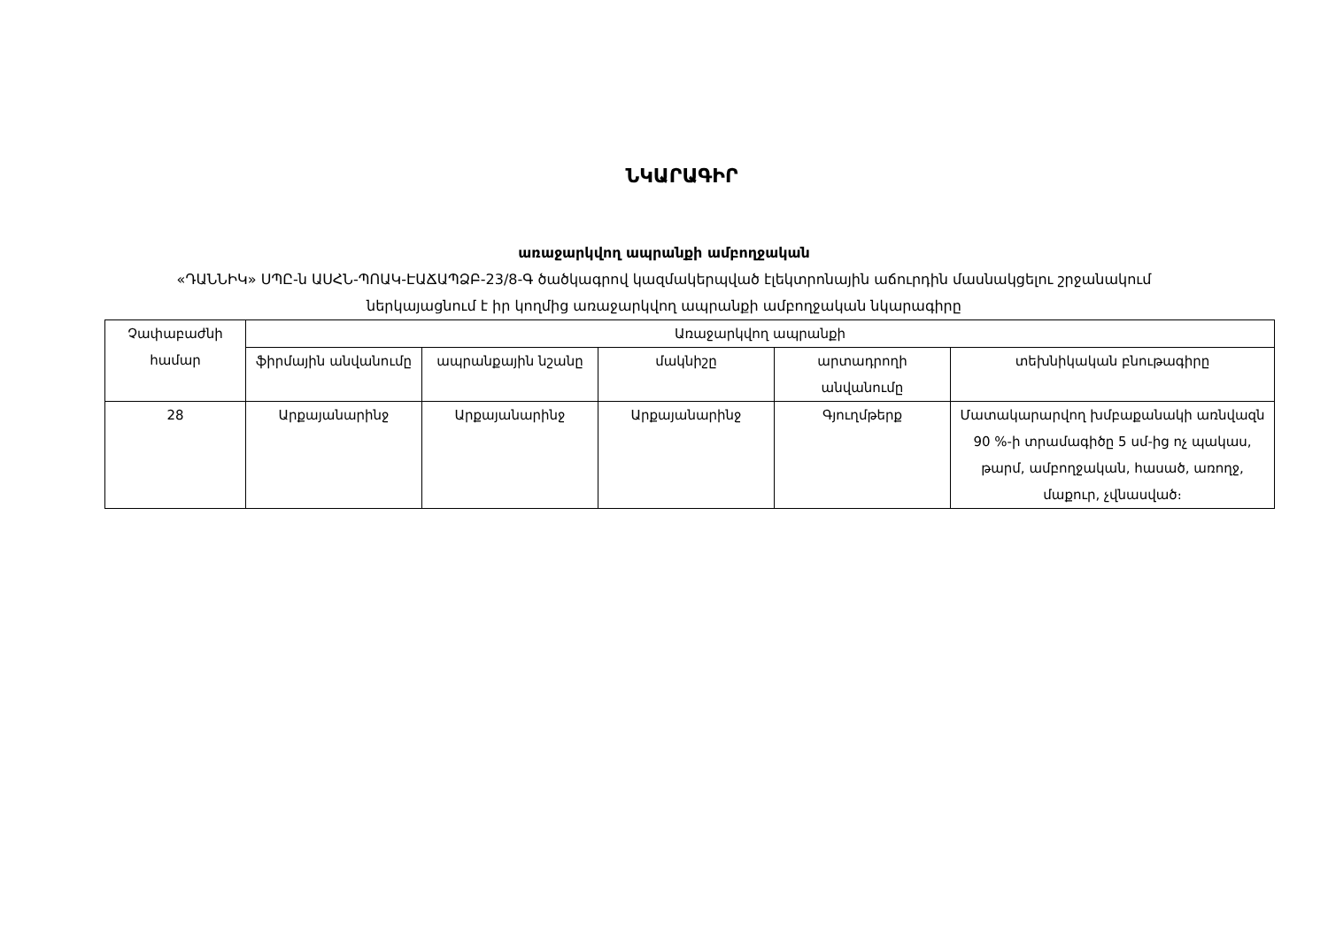ՆԿԱՐԱԳԻՐ
առաջարկվող ապրանքի ամբողջական
«ԴԱՆՆԻԿ» ՍՊԸ-ն ԱՍՀՆ-ՊՈԱԿ-ԷԱՃԱՊՁԲ-23/8-Գ ծածկագրով կազմակերպված էլեկտրոնային աճուրդին մասնակցելու շրջանակում
ներկայացնում է իր կողմից առաջարկվող ապրանքի ամբողջական նկարագիրը
| Չափաբաժնի համար | Առաջարկվող ապրանքի | | | | |
| --- | --- | --- | --- | --- | --- |
| | ֆիրմային անվանումը | ապրանքային նշանը | մակնիշը | արտադրողի անվանումը | տեխնիկական բնութագիրը |
| 28 | Արքայանարինջ | Արքայանարինջ | Արքայանարինջ | Գյուղմթերք | Մատակարարվող խմբաքանակի առնվազն 90 %-ի տրամագիծը 5 սմ-ից ոչ պակաս, թարմ, ամբողջական, հասած, առողջ, մաքուր, չվնասված։ |